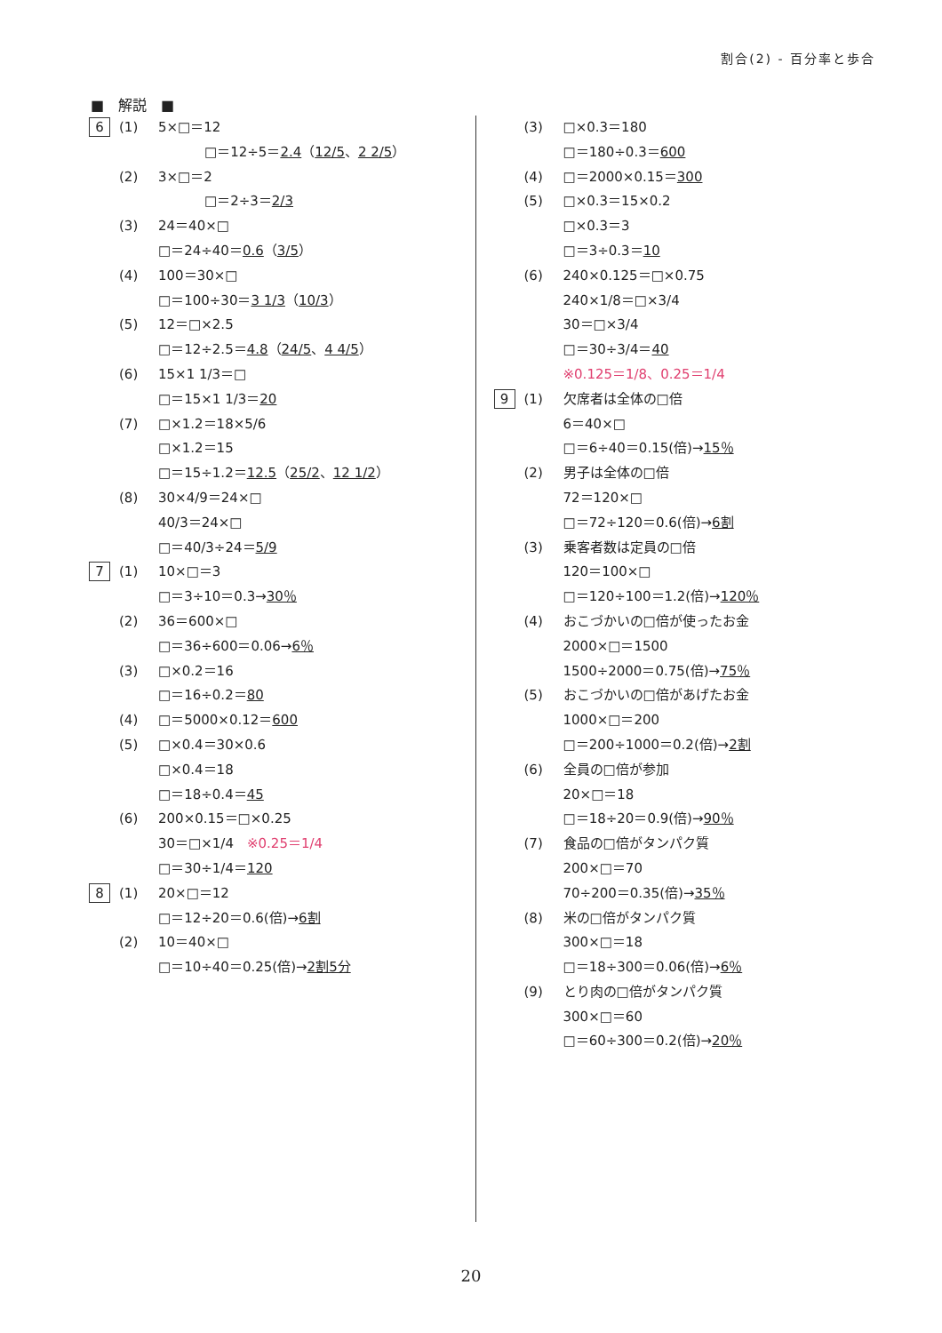割合(2) - 百分率と歩合
■　解説　■
6 (1) 5×□＝12
□＝12÷5＝2.4（12/5、2 2/5）
(2) 3×□＝2
□＝2÷3＝2/3
(3) 24＝40×□
□＝24÷40＝0.6（3/5）
(4) 100＝30×□
□＝100÷30＝3 1/3（10/3）
(5) 12＝□×2.5
□＝12÷2.5＝4.8（24/5、4 4/5）
(6) 15×1 1/3＝□
□＝15×1 1/3＝20
(7) □×1.2＝18×5/6
□×1.2＝15
□＝15÷1.2＝12.5（25/2、12 1/2）
(8) 30×4/9＝24×□
40/3＝24×□
□＝40/3÷24＝5/9
7 (1) 10×□＝3
□＝3÷10＝0.3→30％
(2) 36＝600×□
□＝36÷600＝0.06→6％
(3) □×0.2＝16
□＝16÷0.2＝80
(4) □＝5000×0.12＝600
(5) □×0.4＝30×0.6
□×0.4＝18
□＝18÷0.4＝45
(6) 200×0.15＝□×0.25
30＝□×1/4　※0.25＝1/4
□＝30÷1/4＝120
8 (1) 20×□＝12
□＝12÷20＝0.6(倍)→6割
(2) 10＝40×□
□＝10÷40＝0.25(倍)→2割5分
(3) □×0.3＝180
□＝180÷0.3＝600
(4) □＝2000×0.15＝300
(5) □×0.3＝15×0.2
□×0.3＝3
□＝3÷0.3＝10
(6) 240×0.125＝□×0.75
240×1/8＝□×3/4
30＝□×3/4
□＝30÷3/4＝40
※0.125＝1/8、0.25＝1/4
9 (1) 欠席者は全体の□倍
6＝40×□
□＝6÷40＝0.15(倍)→15％
(2) 男子は全体の□倍
72＝120×□
□＝72÷120＝0.6(倍)→6割
(3) 乗客者数は定員の□倍
120＝100×□
□＝120÷100＝1.2(倍)→120％
(4) おこづかいの□倍が使ったお金
2000×□＝1500
1500÷2000＝0.75(倍)→75％
(5) おこづかいの□倍があげたお金
1000×□＝200
□＝200÷1000＝0.2(倍)→2割
(6) 全員の□倍が参加
20×□＝18
□＝18÷20＝0.9(倍)→90％
(7) 食品の□倍がタンパク質
200×□＝70
70÷200＝0.35(倍)→35％
(8) 米の□倍がタンパク質
300×□＝18
□＝18÷300＝0.06(倍)→6％
(9) とり肉の□倍がタンパク質
300×□＝60
□＝60÷300＝0.2(倍)→20％
20